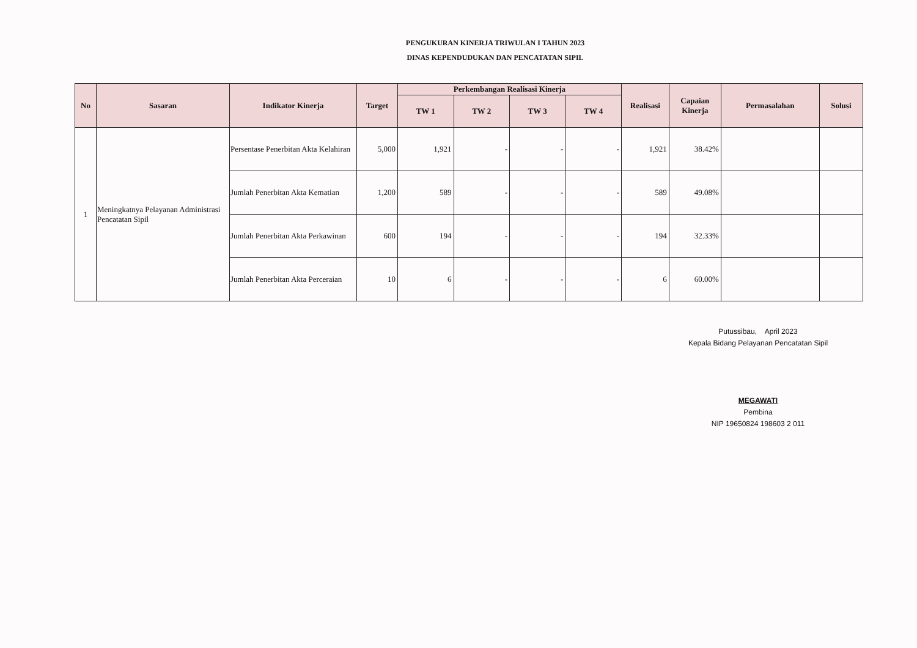PENGUKURAN KINERJA TRIWULAN I TAHUN 2023
DINAS KEPENDUDUKAN DAN PENCATATAN SIPIL
| No | Sasaran | Indikator Kinerja | Target | Perkembangan Realisasi Kinerja | | | | Realisasi | Capaian Kinerja | Permasalahan | Solusi |
| --- | --- | --- | --- | --- | --- | --- | --- | --- | --- | --- | --- |
| | | | | TW 1 | TW 2 | TW 3 | TW 4 | | | | |
| 1 | Meningkatnya Pelayanan Administrasi Pencatatan Sipil | Persentase Penerbitan Akta Kelahiran | 5,000 | 1,921 | - | - | - | 1,921 | 38.42% | | |
| | | Jumlah Penerbitan Akta Kematian | 1,200 | 589 | - | - | - | 589 | 49.08% | | |
| | | Jumlah Penerbitan Akta Perkawinan | 600 | 194 | - | - | - | 194 | 32.33% | | |
| | | Jumlah Penerbitan Akta Perceraian | 10 | 6 | - | - | - | 6 | 60.00% | | |
Putussibau, April 2023
Kepala Bidang Pelayanan Pencatatan Sipil
MEGAWATI
Pembina
NIP 19650824 198603 2 011